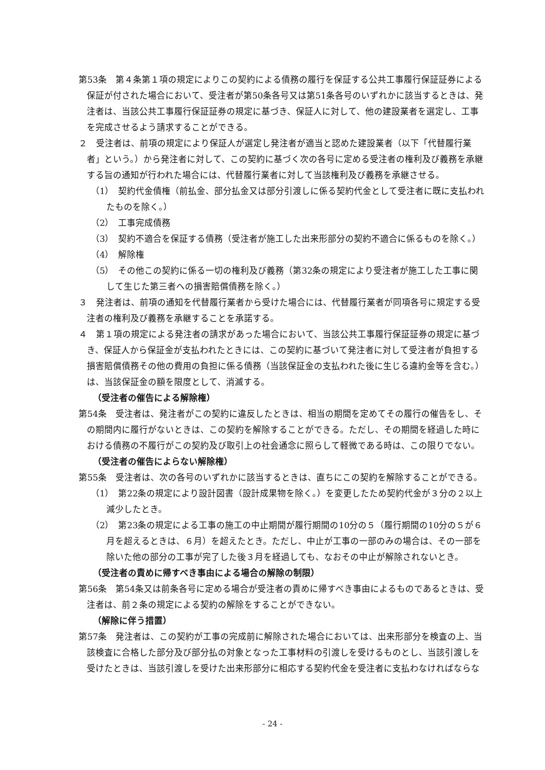第53条　第４条第１項の規定によりこの契約による債務の履行を保証する公共工事履行保証証券による保証が付された場合において、受注者が第50条各号又は第51条各号のいずれかに該当するときは、発注者は、当該公共工事履行保証証券の規定に基づき、保証人に対して、他の建設業者を選定し、工事を完成させるよう請求することができる。
２　受注者は、前項の規定により保証人が選定し発注者が適当と認めた建設業者（以下「代替履行業者」という。）から発注者に対して、この契約に基づく次の各号に定める受注者の権利及び義務を承継する旨の通知が行われた場合には、代替履行業者に対して当該権利及び義務を承継させる。
（1）　契約代金債権（前払金、部分払金又は部分引渡しに係る契約代金として受注者に既に支払われたものを除く。）
（2）　工事完成債務
（3）　契約不適合を保証する債務（受注者が施工した出来形部分の契約不適合に係るものを除く。）
（4）　解除権
（5）　その他この契約に係る一切の権利及び義務（第32条の規定により受注者が施工した工事に関して生じた第三者への損害賠償債務を除く。）
３　発注者は、前項の通知を代替履行業者から受けた場合には、代替履行業者が同項各号に規定する受注者の権利及び義務を承継することを承諾する。
４　第１項の規定による発注者の請求があった場合において、当該公共工事履行保証証券の規定に基づき、保証人から保証金が支払われたときには、この契約に基づいて発注者に対して受注者が負担する損害賠償債務その他の費用の負担に係る債務（当該保証金の支払われた後に生じる違約金等を含む。）は、当該保証金の額を限度として、消滅する。
（受注者の催告による解除権）
第54条　受注者は、発注者がこの契約に違反したときは、相当の期間を定めてその履行の催告をし、その期間内に履行がないときは、この契約を解除することができる。ただし、その期間を経過した時における債務の不履行がこの契約及び取引上の社会通念に照らして軽微である時は、この限りでない。
（受注者の催告によらない解除権）
第55条　受注者は、次の各号のいずれかに該当するときは、直ちにこの契約を解除することができる。
（1）　第22条の規定により設計図書（設計成果物を除く。）を変更したため契約代金が３分の２以上減少したとき。
（2）　第23条の規定による工事の施工の中止期間が履行期間の10分の５（履行期間の10分の５が６月を超えるときは、６月）を超えたとき。ただし、中止が工事の一部のみの場合は、その一部を除いた他の部分の工事が完了した後３月を経過しても、なおその中止が解除されないとき。
（受注者の責めに帰すべき事由による場合の解除の制限）
第56条　第54条又は前条各号に定める場合が受注者の責めに帰すべき事由によるものであるときは、受注者は、前２条の規定による契約の解除をすることができない。
（解除に伴う措置）
第57条　発注者は、この契約が工事の完成前に解除された場合においては、出来形部分を検査の上、当該検査に合格した部分及び部分払の対象となった工事材料の引渡しを受けるものとし、当該引渡しを受けたときは、当該引渡しを受けた出来形部分に相応する契約代金を受注者に支払わなければならな
- 24 -